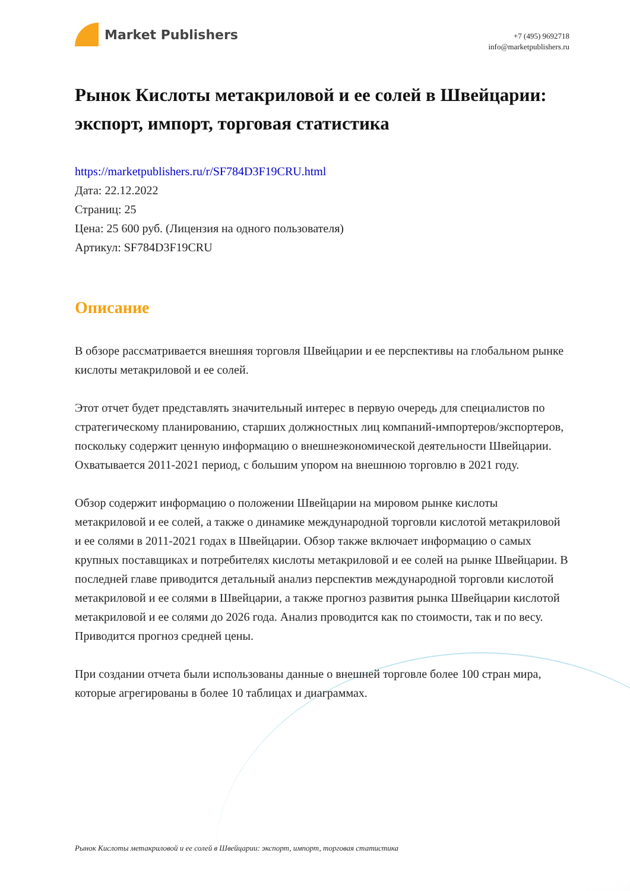Market Publishers
+7 (495) 9692718
info@marketpublishers.ru
Рынок Кислоты метакриловой и ее солей в Швейцарии: экспорт, импорт, торговая статистика
https://marketpublishers.ru/r/SF784D3F19CRU.html
Дата: 22.12.2022
Страниц: 25
Цена: 25 600 руб. (Лицензия на одного пользователя)
Артикул: SF784D3F19CRU
Описание
В обзоре рассматривается внешняя торговля Швейцарии и ее перспективы на глобальном рынке кислоты метакриловой и ее солей.
Этот отчет будет представлять значительный интерес в первую очередь для специалистов по стратегическому планированию, старших должностных лиц компаний-импортеров/экспортеров, поскольку содержит ценную информацию о внешнеэкономической деятельности Швейцарии. Охватывается 2011-2021 период, с большим упором на внешнюю торговлю в 2021 году.
Обзор содержит информацию о положении Швейцарии на мировом рынке кислоты метакриловой и ее солей, а также о динамике международной торговли кислотой метакриловой и ее солями в 2011-2021 годах в Швейцарии. Обзор также включает информацию о самых крупных поставщиках и потребителях кислоты метакриловой и ее солей на рынке Швейцарии. В последней главе приводится детальный анализ перспектив международной торговли кислотой метакриловой и ее солями в Швейцарии, а также прогноз развития рынка Швейцарии кислотой метакриловой и ее солями до 2026 года. Анализ проводится как по стоимости, так и по весу. Приводится прогноз средней цены.
При создании отчета были использованы данные о внешней торговле более 100 стран мира, которые агрегированы в более 10 таблицах и диаграммах.
Рынок Кислоты метакриловой и ее солей в Швейцарии: экспорт, импорт, торговая статистика